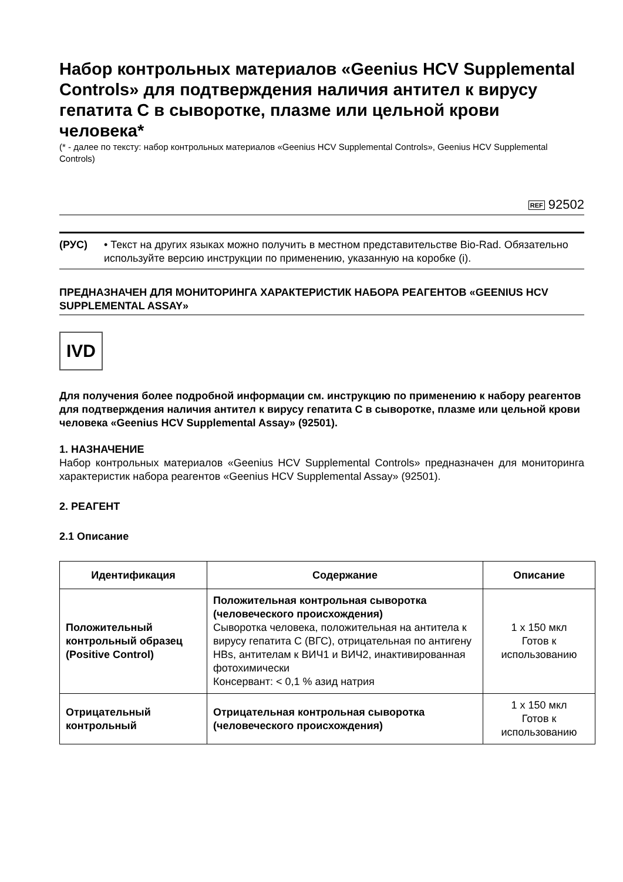Набор контрольных материалов «Geenius HCV Supplemental Controls» для подтверждения наличия антител к вирусу гепатита С в сыворотке, плазме или цельной крови человека*
(* - далее по тексту: набор контрольных материалов «Geenius HCV Supplemental Controls», Geenius HCV Supplemental Controls)
REF 92502
(РУС) • Текст на других языках можно получить в местном представительстве Bio-Rad. Обязательно используйте версию инструкции по применению, указанную на коробке (i).
ПРЕДНАЗНАЧЕН ДЛЯ МОНИТОРИНГА ХАРАКТЕРИСТИК НАБОРА РЕАГЕНТОВ «GEENIUS HCV SUPPLEMENTAL ASSAY»
IVD
Для получения более подробной информации см. инструкцию по применению к набору реагентов для подтверждения наличия антител к вирусу гепатита С в сыворотке, плазме или цельной крови человека «Geenius HCV Supplemental Assay» (92501).
1. НАЗНАЧЕНИЕ
Набор контрольных материалов «Geenius HCV Supplemental Controls» предназначен для мониторинга характеристик набора реагентов «Geenius HCV Supplemental Assay» (92501).
2. РЕАГЕНТ
2.1 Описание
| Идентификация | Содержание | Описание |
| --- | --- | --- |
| Положительный контрольный образец (Positive Control) | Положительная контрольная сыворотка (человеческого происхождения) Сыворотка человека, положительная на антитела к вирусу гепатита С (ВГС), отрицательная по антигену HBs, антителам к ВИЧ1 и ВИЧ2, инактивированная фотохимически Консервант: < 0,1 % азид натрия | 1 x 150 мкл Готов к использованию |
| Отрицательный контрольный | Отрицательная контрольная сыворотка (человеческого происхождения) | 1 x 150 мкл Готов к использованию |